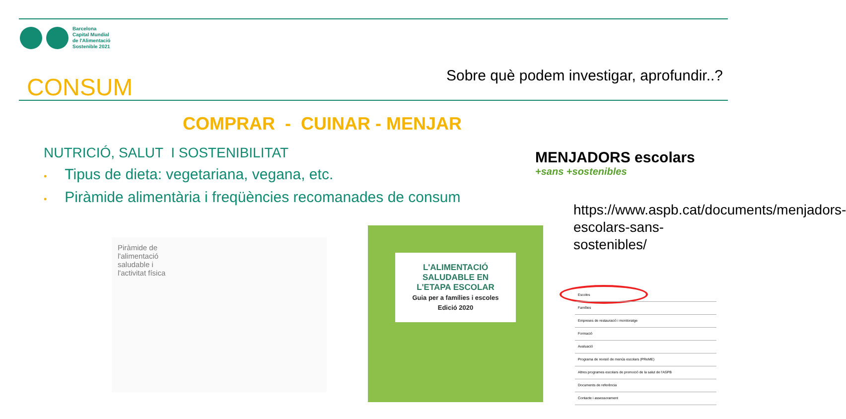Barcelona
Capital Mundial
de l'Alimentació
Sostenible 2021
CONSUM
Sobre què podem investigar, aprofundir..?
COMPRAR - CUINAR - MENJAR
NUTRICIÓ, SALUT I SOSTENIBILITAT
• Tipus de dieta: vegetariana, vegana, etc.
• Piràmide alimentària i freqüències recomanades de consum
Piràmide de
l'alimentació
saludable i
l'activitat física
L'ALIMENTACIÓ
SALUDABLE EN
L'ETAPA ESCOLAR
Guia per a famílies i escoles
Edició 2020
MENJADORS escolars
+sans +sostenibles
https://www.aspb.cat/documents/menjadors-escolars-sans-sostenibles/
Escoles
Famílies
Empreses de restauració i monitoratge
Formació
Avaluació
Programa de revisió de menús escolars (PReME)
Altres programes escolars de promoció de la salut de l'ASPB
Documents de referència
Contacte i assessorament